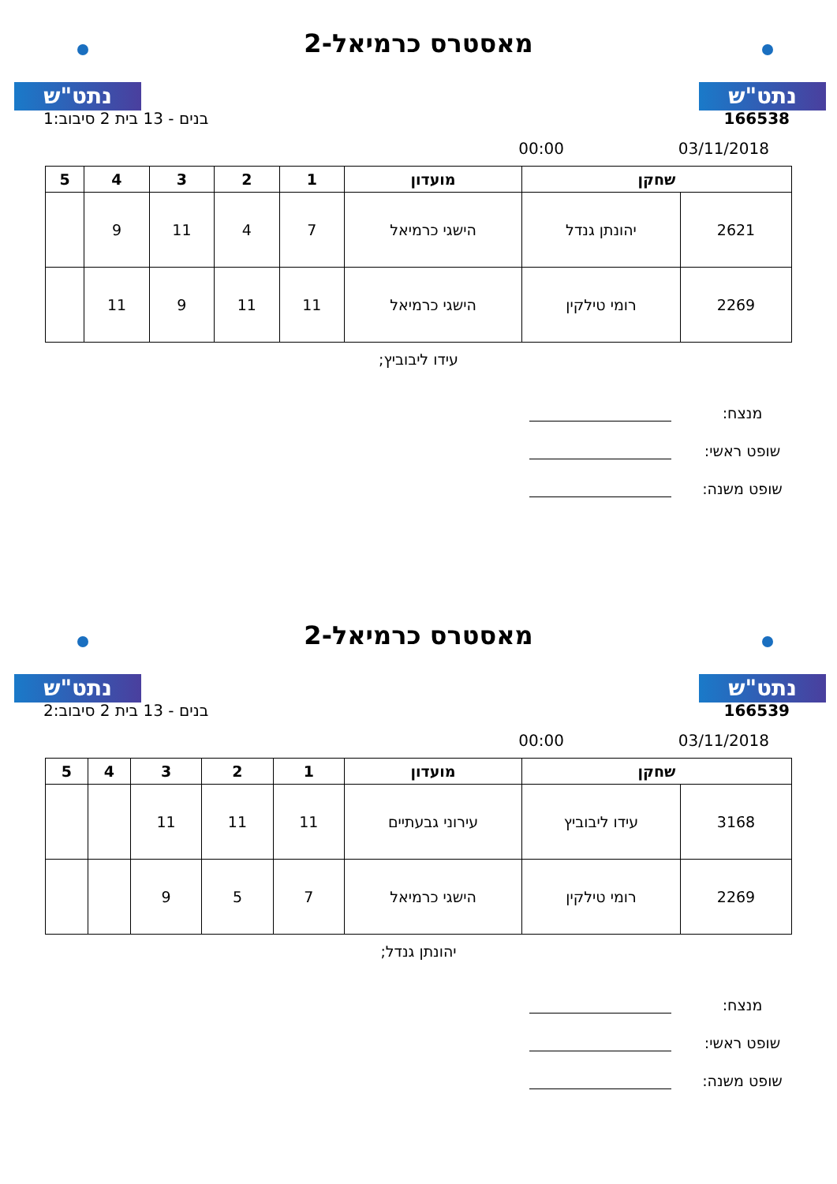נתט"ש נתט"ש
מאסטרס כרמיאל-2
166538 בנים - 13 בית 2 סיבוב:1
03/11/2018 00:00
| שחקן | | מועדון | 1 | 2 | 3 | 4 | 5 |
| --- | --- | --- | --- | --- | --- | --- | --- |
| 2621 | יהונתן גנדל | הישגי כרמיאל | 7 | 4 | 11 | 9 | |
| 2269 | רומי טילקין | הישגי כרמיאל | 11 | 11 | 9 | 11 | |
עידו ליבוביץ;
מנצח:
שופט ראשי:
שופט משנה:
נתט"ש נתט"ש
מאסטרס כרמיאל-2
166539 בנים - 13 בית 2 סיבוב:2
03/11/2018 00:00
| שחקן | | מועדון | 1 | 2 | 3 | 4 | 5 |
| --- | --- | --- | --- | --- | --- | --- | --- |
| 3168 | עידו ליבוביץ | עירוני גבעתיים | 11 | 11 | 11 | | |
| 2269 | רומי טילקין | הישגי כרמיאל | 7 | 5 | 9 | | |
יהונתן גנדל;
מנצח:
שופט ראשי:
שופט משנה: